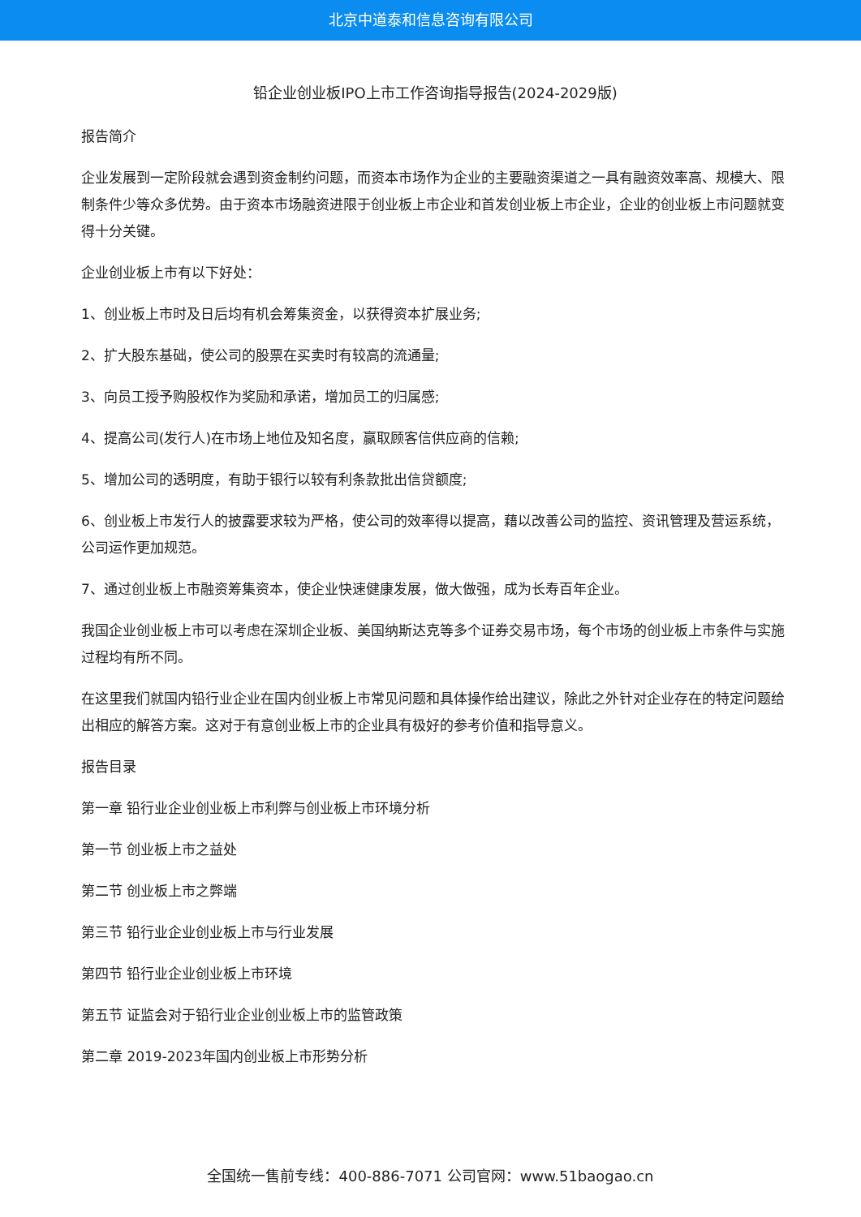北京中道泰和信息咨询有限公司
铅企业创业板IPO上市工作咨询指导报告(2024-2029版)
报告简介
企业发展到一定阶段就会遇到资金制约问题，而资本市场作为企业的主要融资渠道之一具有融资效率高、规模大、限制条件少等众多优势。由于资本市场融资进限于创业板上市企业和首发创业板上市企业，企业的创业板上市问题就变得十分关键。
企业创业板上市有以下好处：
1、创业板上市时及日后均有机会筹集资金，以获得资本扩展业务;
2、扩大股东基础，使公司的股票在买卖时有较高的流通量;
3、向员工授予购股权作为奖励和承诺，增加员工的归属感;
4、提高公司(发行人)在市场上地位及知名度，赢取顾客信供应商的信赖;
5、增加公司的透明度，有助于银行以较有利条款批出信贷额度;
6、创业板上市发行人的披露要求较为严格，使公司的效率得以提高，藉以改善公司的监控、资讯管理及营运系统，公司运作更加规范。
7、通过创业板上市融资筹集资本，使企业快速健康发展，做大做强，成为长寿百年企业。
我国企业创业板上市可以考虑在深圳企业板、美国纳斯达克等多个证券交易市场，每个市场的创业板上市条件与实施过程均有所不同。
在这里我们就国内铅行业企业在国内创业板上市常见问题和具体操作给出建议，除此之外针对企业存在的特定问题给出相应的解答方案。这对于有意创业板上市的企业具有极好的参考价值和指导意义。
报告目录
第一章 铅行业企业创业板上市利弊与创业板上市环境分析
第一节 创业板上市之益处
第二节 创业板上市之弊端
第三节 铅行业企业创业板上市与行业发展
第四节 铅行业企业创业板上市环境
第五节 证监会对于铅行业企业创业板上市的监管政策
第二章 2019-2023年国内创业板上市形势分析
全国统一售前专线：400-886-7071 公司官网：www.51baogao.cn